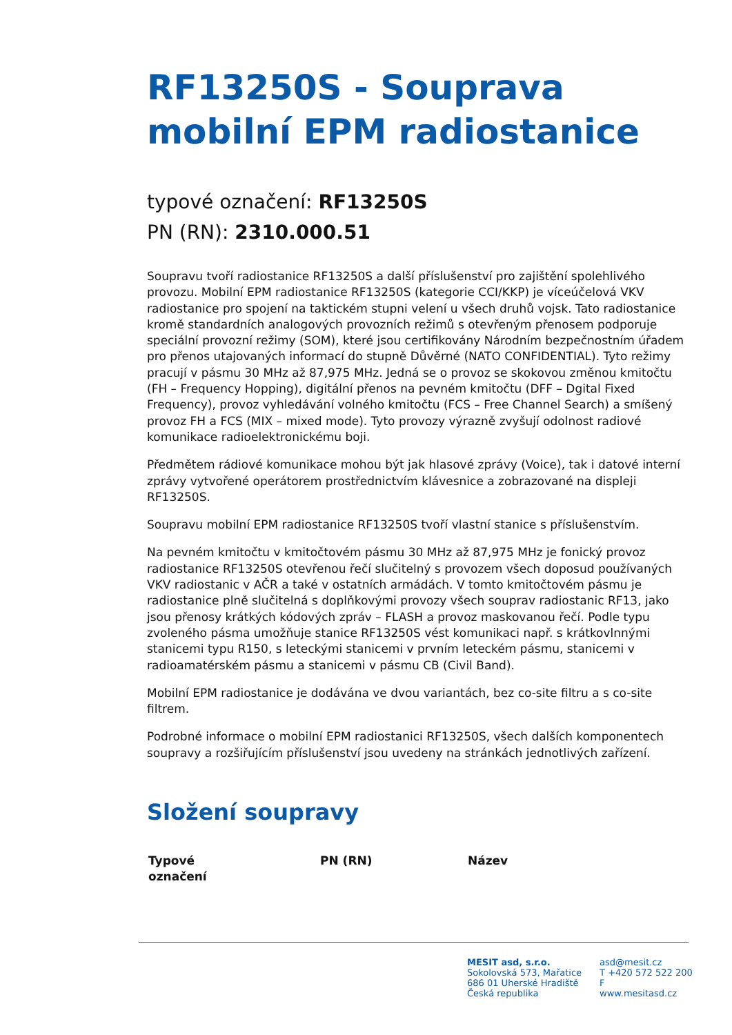RF13250S - Souprava mobilní EPM radiostanice
typové označení: RF13250S
PN (RN): 2310.000.51
Soupravu tvoří radiostanice RF13250S a další příslušenství pro zajištění spolehlivého provozu. Mobilní EPM radiostanice RF13250S (kategorie CCI/KKP) je víceúčelová VKV radiostanice pro spojení na taktickém stupni velení u všech druhů vojsk. Tato radiostanice kromě standardních analogových provozních režimů s otevřeným přenosem podporuje speciální provozní režimy (SOM), které jsou certifikovány Národním bezpečnostním úřadem pro přenos utajovaných informací do stupně Důvěrné (NATO CONFIDENTIAL). Tyto režimy pracují v pásmu 30 MHz až 87,975 MHz. Jedná se o provoz se skokovou změnou kmitočtu (FH – Frequency Hopping), digitální přenos na pevném kmitočtu (DFF – Dgital Fixed Frequency), provoz vyhledávání volného kmitočtu (FCS – Free Channel Search) a smíšený provoz FH a FCS (MIX – mixed mode). Tyto provozy výrazně zvyšují odolnost radiové komunikace radioelektronickému boji.
Předmětem rádiové komunikace mohou být jak hlasové zprávy (Voice), tak i datové interní zprávy vytvořené operátorem prostřednictvím klávesnice a zobrazované na displeji RF13250S.
Soupravu mobilní EPM radiostanice RF13250S tvoří vlastní stanice s příslušenstvím.
Na pevném kmitočtu v kmitočtovém pásmu 30 MHz až 87,975 MHz je fonický provoz radiostanice RF13250S otevřenou řečí slučitelný s provozem všech doposud používaných VKV radiostanic v AČR a také v ostatních armádách. V tomto kmitočtovém pásmu je radiostanice plně slučitelná s doplňkovými provozy všech souprav radiostanic RF13, jako jsou přenosy krátkých kódových zpráv – FLASH a provoz maskovanou řečí. Podle typu zvoleného pásma umožňuje stanice RF13250S vést komunikaci např. s krátkovlnnými stanicemi typu R150, s leteckými stanicemi v prvním leteckém pásmu, stanicemi v radioamatérském pásmu a stanicemi v pásmu CB (Civil Band).
Mobilní EPM radiostanice je dodávána ve dvou variantách, bez co-site filtru a s co-site filtrem.
Podrobné informace o mobilní EPM radiostanici RF13250S, všech dalších komponentech soupravy a rozšiřujícím příslušenství jsou uvedeny na stránkách jednotlivých zařízení.
Složení soupravy
| Typové označení | PN (RN) | Název |
| --- | --- | --- |
MESIT asd, s.r.o.
Sokolovská 573, Mařatice
686 01 Uherské Hradiště
Česká republika
asd@mesit.cz
T +420 572 522 200
F
www.mesitasd.cz